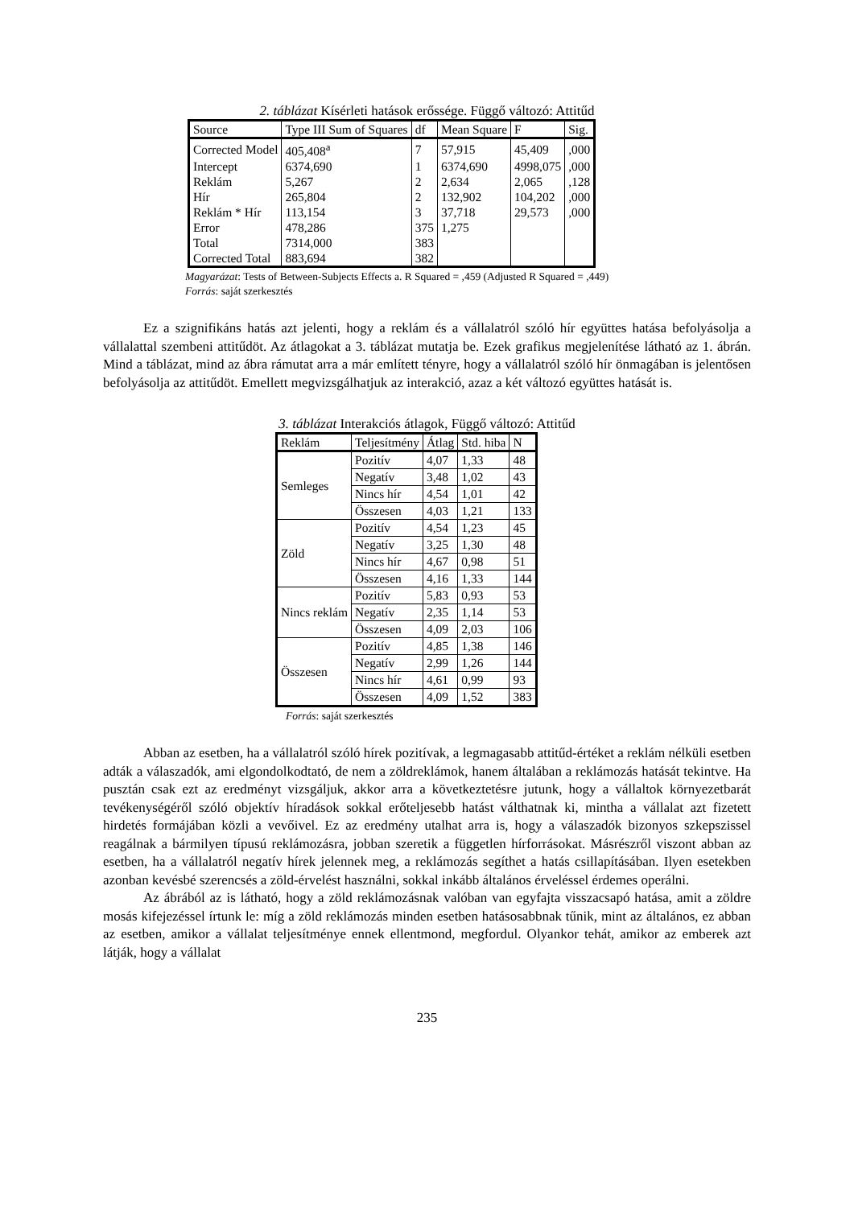2. táblázat Kísérleti hatások erőssége. Függő változó: Attitűd
| Source | Type III Sum of Squares | df | Mean Square | F | Sig. |
| --- | --- | --- | --- | --- | --- |
| Corrected Model | 405,408<sup>a</sup> | 7 | 57,915 | 45,409 | ,000 |
| Intercept | 6374,690 | 1 | 6374,690 | 4998,075 | ,000 |
| Reklám | 5,267 | 2 | 2,634 | 2,065 | ,128 |
| Hír | 265,804 | 2 | 132,902 | 104,202 | ,000 |
| Reklám * Hír | 113,154 | 3 | 37,718 | 29,573 | ,000 |
| Error | 478,286 | 375 | 1,275 | | |
| Total | 7314,000 | 383 | | | |
| Corrected Total | 883,694 | 382 | | | |
Magyarázat: Tests of Between-Subjects Effects a. R Squared = ,459 (Adjusted R Squared = ,449)
Forrás: saját szerkesztés
Ez a szignifikáns hatás azt jelenti, hogy a reklám és a vállalatról szóló hír együttes hatása befolyásolja a vállalattal szembeni attitűdöt. Az átlagokat a 3. táblázat mutatja be. Ezek grafikus megjelenítése látható az 1. ábrán. Mind a táblázat, mind az ábra rámutat arra a már említett tényre, hogy a vállalatról szóló hír önmagában is jelentősen befolyásolja az attitűdöt. Emellett megvizsgálhatjuk az interakció, azaz a két változó együttes hatását is.
3. táblázat Interakciós átlagok, Függő változó: Attitűd
| Reklám | Teljesítmény | Átlag | Std. hiba | N |
| --- | --- | --- | --- | --- |
| Semleges | Pozitív | 4,07 | 1,33 | 48 |
| | Negatív | 3,48 | 1,02 | 43 |
| | Nincs hír | 4,54 | 1,01 | 42 |
| | Összesen | 4,03 | 1,21 | 133 |
| Zöld | Pozitív | 4,54 | 1,23 | 45 |
| | Negatív | 3,25 | 1,30 | 48 |
| | Nincs hír | 4,67 | 0,98 | 51 |
| | Összesen | 4,16 | 1,33 | 144 |
| Nincs reklám | Pozitív | 5,83 | 0,93 | 53 |
| | Negatív | 2,35 | 1,14 | 53 |
| | Összesen | 4,09 | 2,03 | 106 |
| Összesen | Pozitív | 4,85 | 1,38 | 146 |
| | Negatív | 2,99 | 1,26 | 144 |
| | Nincs hír | 4,61 | 0,99 | 93 |
| | Összesen | 4,09 | 1,52 | 383 |
Forrás: saját szerkesztés
Abban az esetben, ha a vállalatról szóló hírek pozitívak, a legmagasabb attitűd-értéket a reklám nélküli esetben adták a válaszadók, ami elgondolkodtató, de nem a zöldreklámok, hanem általában a reklámozás hatását tekintve. Ha pusztán csak ezt az eredményt vizsgáljuk, akkor arra a következtetésre jutunk, hogy a vállaltok környezetbarát tevékenységéről szóló objektív híradások sokkal erőteljesebb hatást válthatnak ki, mintha a vállalat azt fizetett hirdetés formájában közli a vevőivel. Ez az eredmény utalhat arra is, hogy a válaszadók bizonyos szkepszissel reagálnak a bármilyen típusú reklámozásra, jobban szeretik a független hírforrásokat. Másrészről viszont abban az esetben, ha a vállalatról negatív hírek jelennek meg, a reklámozás segíthet a hatás csillapításában. Ilyen esetekben azonban kevésbé szerencsés a zöld-érvelést használni, sokkal inkább általános érveléssel érdemes operálni.
Az ábrából az is látható, hogy a zöld reklámozásnak valóban van egyfajta visszacsapó hatása, amit a zöldre mosás kifejezéssel írtunk le: míg a zöld reklámozás minden esetben hatásosabbnak tűnik, mint az általános, ez abban az esetben, amikor a vállalat teljesítménye ennek ellentmond, megfordul. Olyankor tehát, amikor az emberek azt látják, hogy a vállalat
235